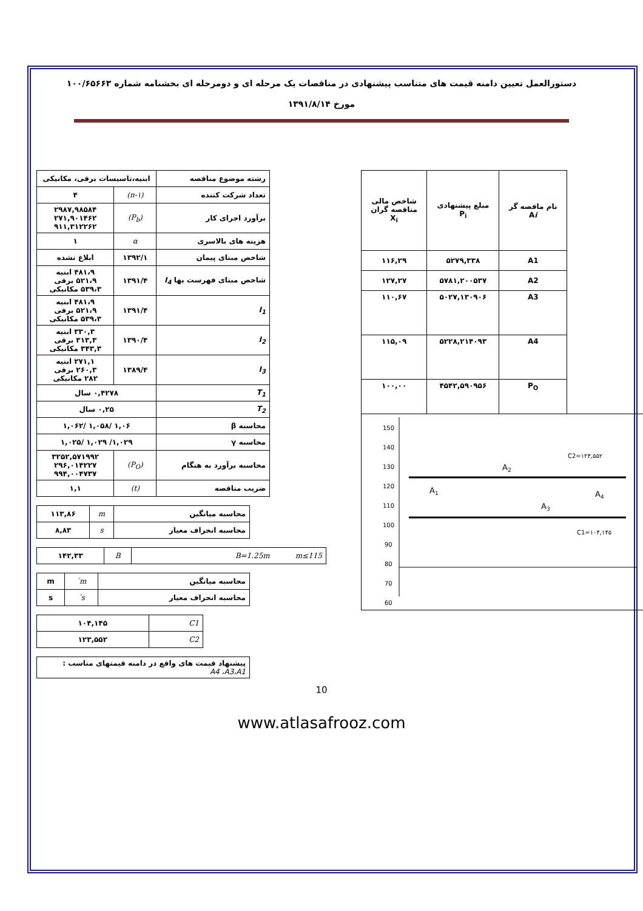دستورالعمل تعیین دامنه قیمت های متناسب پیشنهادی در مناقصات یک مرحله ای و دومرحله ای بخشنامه شماره ۱۰۰/۶۵۶۶۳
مورخ ۱۳۹۱/۸/۱۴
| نام ماقصه گر A i | مبلغ پیشنهادی P<sub>i</sub> | شاخص مالی مناقصه گران X<sub>i</sub> |
| --- | --- | --- |
| A1 | ۵۲۷۹,۳۳۸ | ۱۱۶,۲۹ |
| A2 | ۵۷۸۱,۲۰۰۵۳۷ | ۱۲۷,۲۷ |
| A3 | ۵۰۲۷,۱۳۰۹۰۶ | ۱۱۰,۶۷ |
| A4 | ۵۲۲۸,۲۱۴۰۹۳ | ۱۱۵,۰۹ |
| P<sub>O</sub> | ۴۵۴۲,۵۹۰۹۵۶ | ۱۰۰,۰۰ |
150
140
130
120
110
100
90
80
70
60
C2=۱۲۳,۵۵۲
C1=۱۰۴,۱۴۵
A2
A1
A3
A4
| رشته موضوع مناقصه | ابنیه،تاسیسات برقی، مکانیکی | |
| تعداد شرکت کننده | (n-۱) | ۴ |
| برآورد اجرای کار | (P<sub>b</sub>) | ۲۹۸۷,۹۸۵۸۴ ۲۷۱,۹۰۱۴۶۲ ۹۱۱,۳۱۲۲۶۲ |
| هزینه های بالاسری | α | ۱ |
| شاخص مبنای پیمان | ۱۳۹۲/۱ | ابلاغ نشده |
| شاخص مبنای فهرست بها I<sub>4</sub> | ۱۳۹۱/۴ | ۴۸۱،۹ ابنیه ۵۲۱،۹ برقی ۵۳۹،۳ مکانیکی |
| I<sub>1</sub> | ۱۳۹۱/۴ | ۴۸۱،۹ ابنیه ۵۲۱،۹ برقی ۵۳۹،۳ مکانیکی |
| I<sub>2</sub> | ۱۳۹۰/۴ | ۳۳۰,۳ ابنیه ۳۱۳,۳ برقی ۳۴۳,۳ مکانیکی |
| I<sub>3</sub> | ۱۳۸۹/۴ | ۲۷۱,۱ ابنیه ۲۶۰,۳ برقی ۲۸۲ مکانیکی |
| T<sub>1</sub> | ۰,۴۲۷۸ سال | |
| T<sub>2</sub> | ۰,۲۵ سال | |
| محاسبه β | ۱,۰۶ /۱,۰۵۸ /۱,۰۶۲ | |
| محاسبه γ | ۱,۰۲۹/ ۱,۰۲۹ /۱,۰۲۵ | |
| محاسبه برآورد به هنگام | (P<sub>O</sub>) | ۳۲۵۲,۵۷۱۹۹۲ ۲۹۶,۰۱۴۲۲۷ ۹۹۴,۰۰۴۷۳۷ |
| ضریب مناقصه | (t) | ۱,۱ |
| محاسبه میانگین | m | ۱۱۳,۸۶ |
| محاسبه انحراف معیار | s | ۸,۸۳ |
| B=1.25m m≤115 | B | ۱۴۲,۳۳ |
| محاسبه میانگین | m´ | m |
| محاسبه انحراف معیار | s´ | s |
| C1 | ۱۰۴,۱۴۵ |
| C2 | ۱۲۳,۵۵۲ |
| پیشنهاد قیمت های واقع در دامنه قیمتهای مناسب : A4 ،A3،A1 |
10
www.atlasafrooz.com